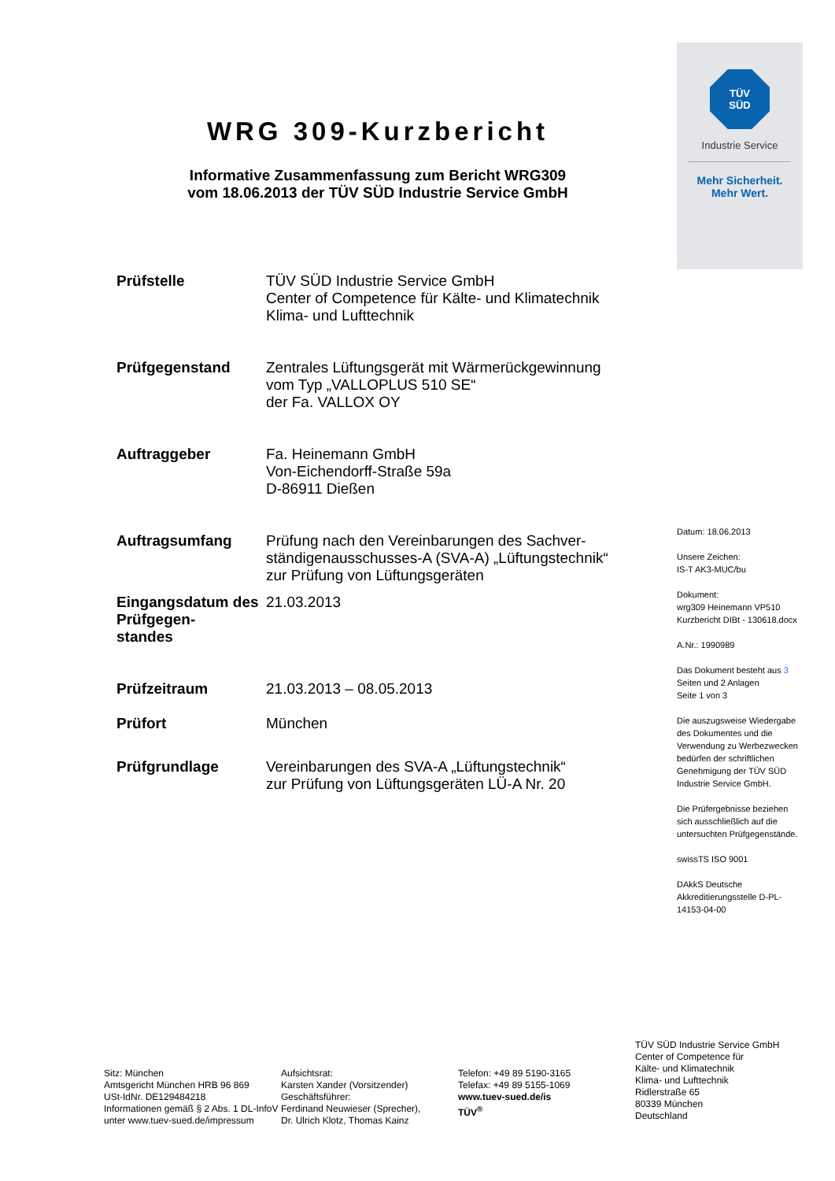WRG 309-Kurzbericht
Informative Zusammenfassung zum Bericht WRG309
vom 18.06.2013 der TÜV SÜD Industrie Service GmbH
| Prüfstelle | TÜV SÜD Industrie Service GmbH Center of Competence für Kälte- und Klimatechnik Klima- und Lufttechnik |
| Prüfgegenstand | Zentrales Lüftungsgerät mit Wärmerückgewinnung vom Typ „VALLOPLUS 510 SE“ der Fa. VALLOX OY |
| Auftraggeber | Fa. Heinemann GmbH Von-Eichendorff-Straße 59a D-86911 Dießen |
| Auftragsumfang | Prüfung nach den Vereinbarungen des Sachver- ständigenausschusses-A (SVA-A) „Lüftungstechnik“ zur Prüfung von Lüftungsgeräten |
| Eingangsdatum des Prüfgegen- standes | 21.03.2013 |
| Prüfzeitraum | 21.03.2013 – 08.05.2013 |
| Prüfort | München |
| Prüfgrundlage | Vereinbarungen des SVA-A „Lüftungstechnik“ zur Prüfung von Lüftungsgeräten LÜ-A Nr. 20 |
TÜV
SÜD
Industrie Service
Mehr Sicherheit.
Mehr Wert.
Datum: 18.06.2013
Unsere Zeichen:
IS-T AK3-MUC/bu
Dokument:
wrg309 Heinemann VP510 Kurzbericht DIBt - 130618.docx
A.Nr.: 1990989
Das Dokument besteht aus 3 Seiten und 2 Anlagen
Seite 1 von 3
Die auszugsweise Wiedergabe des Dokumentes und die Verwendung zu Werbezwecken bedürfen der schriftlichen Genehmigung der TÜV SÜD Industrie Service GmbH.
Die Prüfergebnisse beziehen sich ausschließlich auf die untersuchten Prüfgegenstände.
swissTS ISO 9001
DAkkS Deutsche Akkreditierungsstelle D-PL-14153-04-00
Sitz: München
Amtsgericht München HRB 96 869
USt-IdNr. DE129484218
Informationen gemäß § 2 Abs. 1 DL-InfoV
unter www.tuev-sued.de/impressum
Aufsichtsrat:
Karsten Xander (Vorsitzender)
Geschäftsführer:
Ferdinand Neuwieser (Sprecher),
Dr. Ulrich Klotz, Thomas Kainz
Telefon: +49 89 5190-3165
Telefax: +49 89 5155-1069
www.tuev-sued.de/is
TÜV<sup>®</sup>
TÜV SÜD Industrie Service GmbH
Center of Competence für
Kälte- und Klimatechnik
Klima- und Lufttechnik
Ridlerstraße 65
80339 München
Deutschland